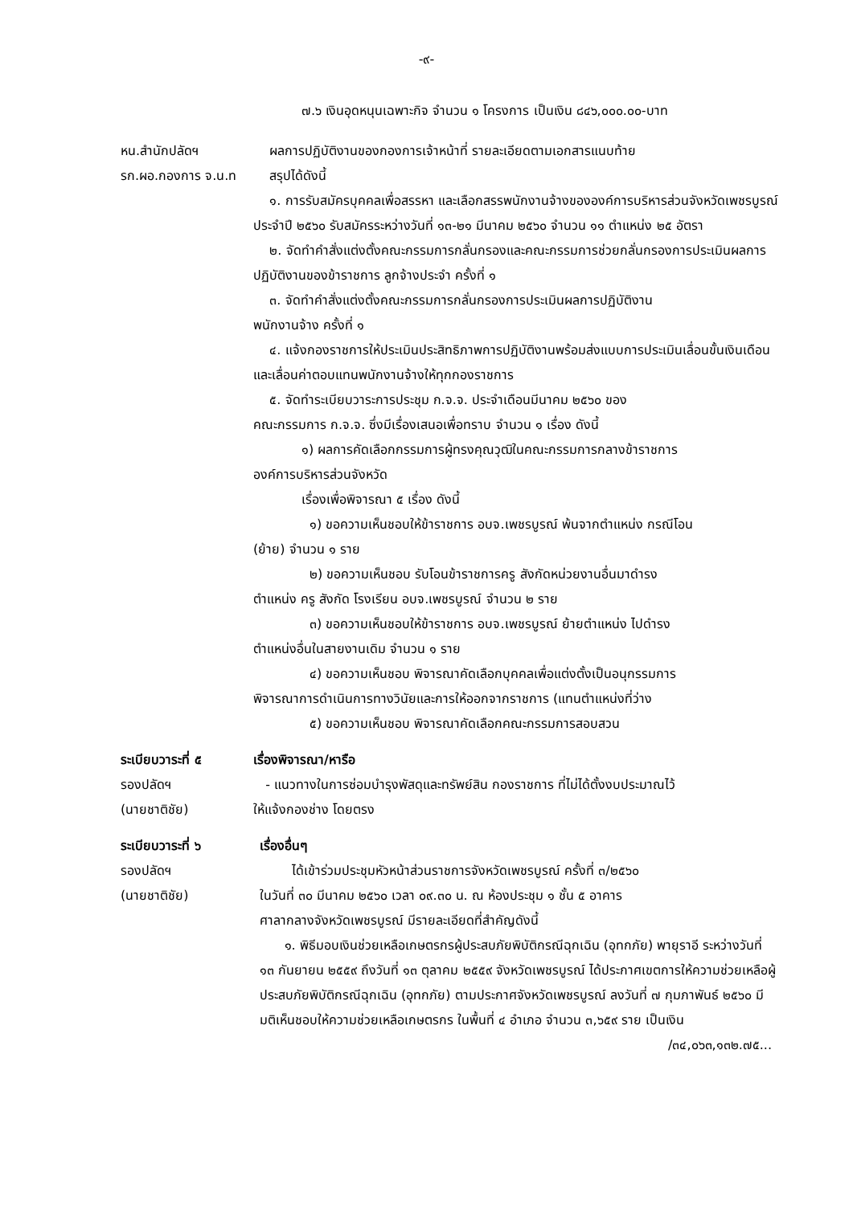-๙-
๗.๖ เงินอุดหนุนเฉพาะกิจ จำนวน ๑ โครงการ เป็นเงิน ๘๔๖,๐๐๐.๐๐-บาท
หน.สำนักปลัดฯ
รก.ผอ.กองการ จ.น.ท
ผลการปฏิบัติงานของกองการเจ้าหน้าที่ รายละเอียดตามเอกสารแนบท้าย
สรุปได้ดังนี้
๑. การรับสมัครบุคคลเพื่อสรรหา และเลือกสรรพนักงานจ้างขององค์การบริหารส่วนจังหวัดเพชรบูรณ์ ประจำปี ๒๕๖๐ รับสมัครระหว่างวันที่ ๑๓-๒๑ มีนาคม ๒๕๖๐ จำนวน ๑๑ ตำแหน่ง ๒๕ อัตรา
๒. จัดทำคำสั่งแต่งตั้งคณะกรรมการกลั่นกรองและคณะกรรมการช่วยกลั่นกรองการประเมินผลการปฏิบัติงานของข้าราชการ ลูกจ้างประจำ ครั้งที่ ๑
๓. จัดทำคำสั่งแต่งตั้งคณะกรรมการกลั่นกรองการประเมินผลการปฏิบัติงาน
พนักงานจ้าง ครั้งที่ ๑
๔. แจ้งกองราชการให้ประเมินประสิทธิภาพการปฏิบัติงานพร้อมส่งแบบการประเมินเลื่อนขั้นเงินเดือน และเลื่อนค่าตอบแทนพนักงานจ้างให้ทุกกองราชการ
๕. จัดทำระเบียบวาระการประชุม ก.จ.จ. ประจำเดือนมีนาคม ๒๕๖๐ ของ
คณะกรรมการ ก.จ.จ. ซึ่งมีเรื่องเสนอเพื่อทราบ จำนวน ๑ เรื่อง ดังนี้
๑) ผลการคัดเลือกกรรมการผู้ทรงคุณวุฒิในคณะกรรมการกลางข้าราชการ
องค์การบริหารส่วนจังหวัด
เรื่องเพื่อพิจารณา ๕ เรื่อง ดังนี้
๑) ขอความเห็นชอบให้ข้าราชการ อบจ.เพชรบูรณ์ พ้นจากตำแหน่ง กรณีโอน
(ย้าย) จำนวน ๑ ราย
๒) ขอความเห็นชอบ รับโอนข้าราชการครู สังกัดหน่วยงานอื่นมาดำรง
ตำแหน่ง ครู สังกัด โรงเรียน อบจ.เพชรบูรณ์ จำนวน ๒ ราย
๓) ขอความเห็นชอบให้ข้าราชการ อบจ.เพชรบูรณ์ ย้ายตำแหน่ง ไปดำรง
ตำแหน่งอื่นในสายงานเดิม จำนวน ๑ ราย
๔) ขอความเห็นชอบ พิจารณาคัดเลือกบุคคลเพื่อแต่งตั้งเป็นอนุกรรมการ
พิจารณาการดำเนินการทางวินัยและการให้ออกจากราชการ (แทนตำแหน่งที่ว่าง
๕) ขอความเห็นชอบ พิจารณาคัดเลือกคณะกรรมการสอบสวน
ระเบียบวาระที่ ๕
รองปลัดฯ
(นายชาติชัย)
เรื่องพิจารณา/หารือ
- แนวทางในการซ่อมบำรุงพัสดุและทรัพย์สิน กองราชการ ที่ไม่ได้ตั้งงบประมาณไว้
ให้แจ้งกองช่าง โดยตรง
ระเบียบวาระที่ ๖
รองปลัดฯ
(นายชาติชัย)
เรื่องอื่นๆ
ได้เข้าร่วมประชุมหัวหน้าส่วนราชการจังหวัดเพชรบูรณ์ ครั้งที่ ๓/๒๕๖๐
ในวันที่ ๓๐ มีนาคม ๒๕๖๐ เวลา ๐๙.๓๐ น. ณ ห้องประชุม ๑ ชั้น ๕ อาคาร
ศาลากลางจังหวัดเพชรบูรณ์ มีรายละเอียดที่สำคัญดังนี้
๑. พิธีมอบเงินช่วยเหลือเกษตรกรผู้ประสบภัยพิบัติกรณีฉุกเฉิน (อุทกภัย) พายุราอี ระหว่างวันที่ ๑๓ กันยายน ๒๕๕๙ ถึงวันที่ ๑๓ ตุลาคม ๒๕๕๙ จังหวัดเพชรบูรณ์ ได้ประกาศเขตการให้ความช่วยเหลือผู้ประสบภัยพิบัติกรณีฉุกเฉิน (อุทกภัย) ตามประกาศจังหวัดเพชรบูรณ์ ลงวันที่ ๗ กุมภาพันธ์ ๒๕๖๐ มีมติเห็นชอบให้ความช่วยเหลือเกษตรกร ในพื้นที่ ๔ อำเภอ จำนวน ๓,๖๕๙ ราย เป็นเงิน
/๓๔,๐๖๓,๑๓๒.๗๕...